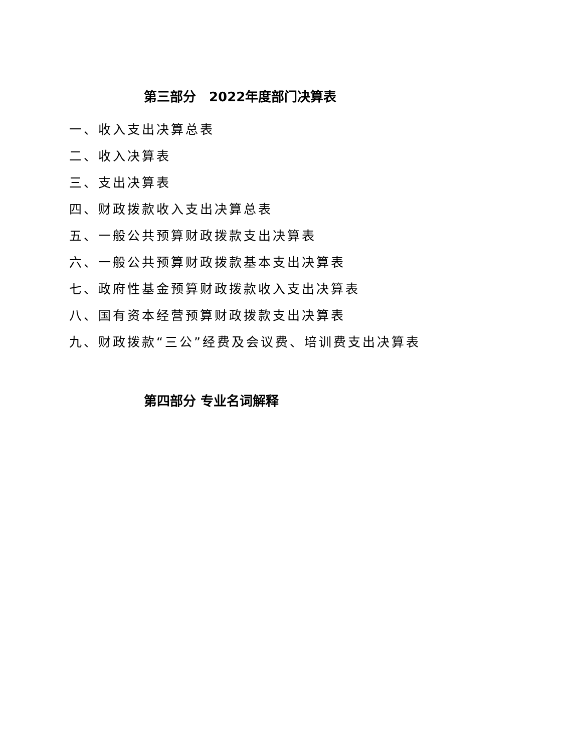第三部分　2022年度部门决算表
一、收入支出决算总表
二、收入决算表
三、支出决算表
四、财政拨款收入支出决算总表
五、一般公共预算财政拨款支出决算表
六、一般公共预算财政拨款基本支出决算表
七、政府性基金预算财政拨款收入支出决算表
八、国有资本经营预算财政拨款支出决算表
九、财政拨款“三公”经费及会议费、培训费支出决算表
第四部分 专业名词解释